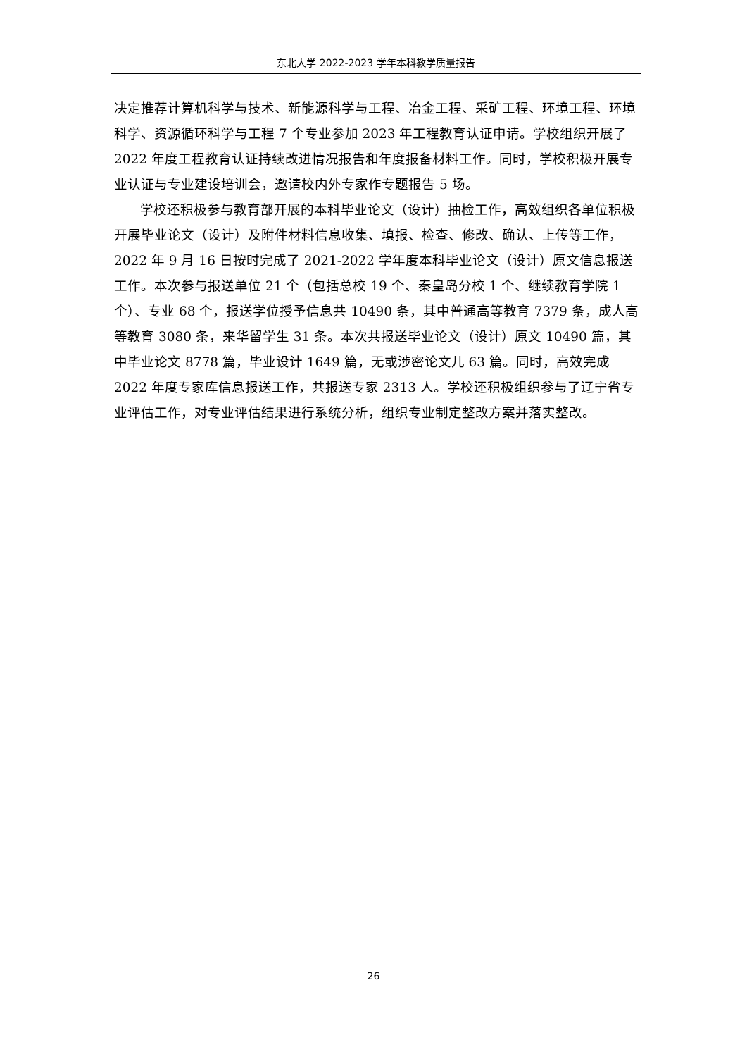东北大学 2022-2023 学年本科教学质量报告
决定推荐计算机科学与技术、新能源科学与工程、冶金工程、采矿工程、环境工程、环境科学、资源循环科学与工程 7 个专业参加 2023 年工程教育认证申请。学校组织开展了 2022 年度工程教育认证持续改进情况报告和年度报备材料工作。同时，学校积极开展专业认证与专业建设培训会，邀请校内外专家作专题报告 5 场。
学校还积极参与教育部开展的本科毕业论文（设计）抽检工作，高效组织各单位积极开展毕业论文（设计）及附件材料信息收集、填报、检查、修改、确认、上传等工作，2022 年 9 月 16 日按时完成了 2021-2022 学年度本科毕业论文（设计）原文信息报送工作。本次参与报送单位 21 个（包括总校 19 个、秦皇岛分校 1 个、继续教育学院 1 个）、专业 68 个，报送学位授予信息共 10490 条，其中普通高等教育 7379 条，成人高等教育 3080 条，来华留学生 31 条。本次共报送毕业论文（设计）原文 10490 篇，其中毕业论文 8778 篇，毕业设计 1649 篇，无或涉密论文儿 63 篇。同时，高效完成 2022 年度专家库信息报送工作，共报送专家 2313 人。学校还积极组织参与了辽宁省专业评估工作，对专业评估结果进行系统分析，组织专业制定整改方案并落实整改。
26